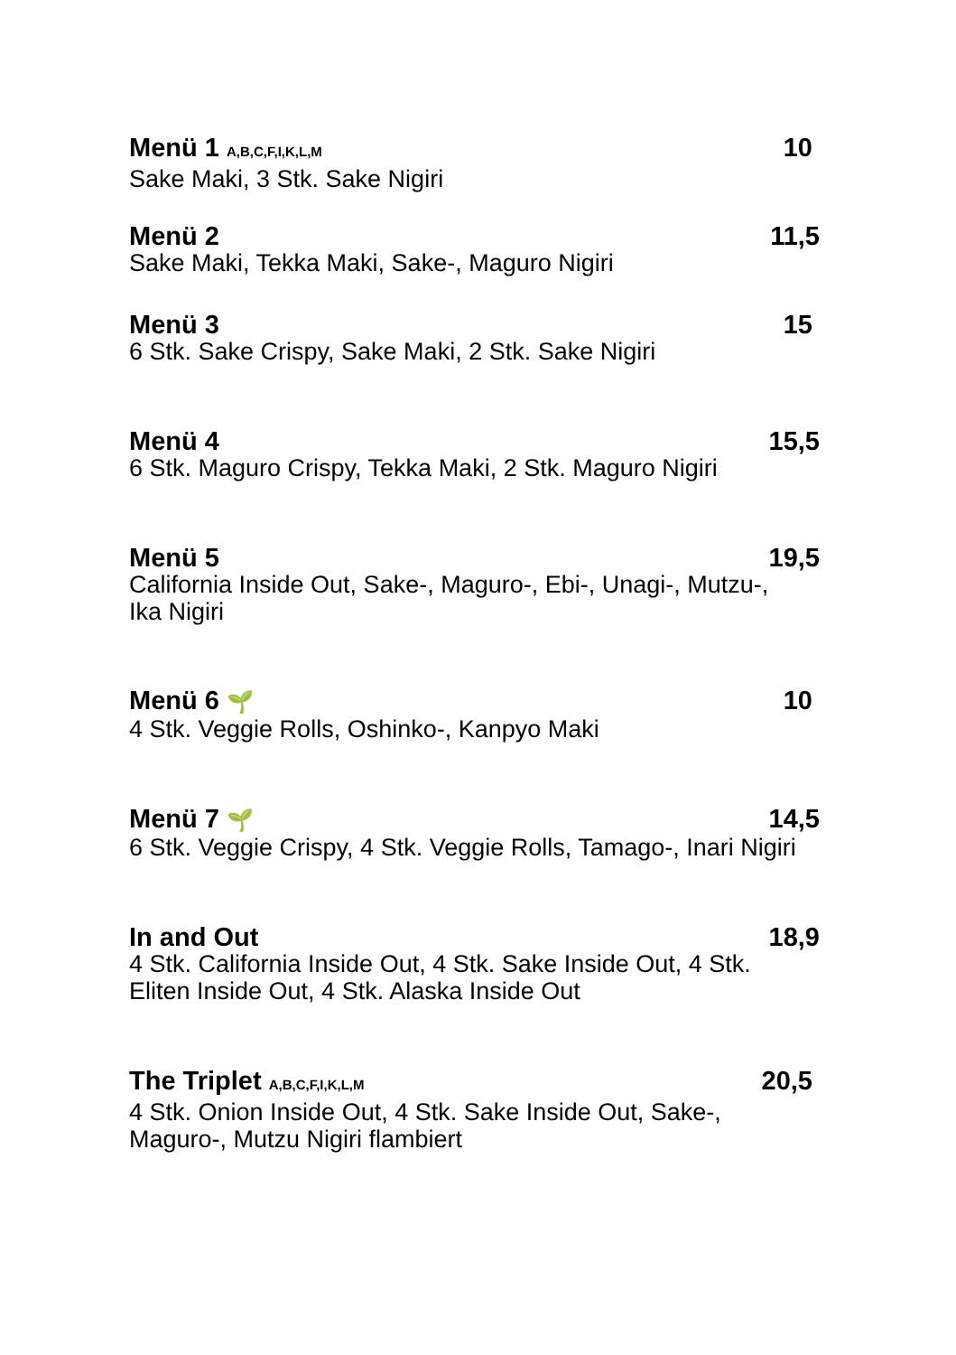Menü 1 A,B,C,F,I,K,L,M 10
Sake Maki, 3 Stk. Sake Nigiri
Menü 2 11,5
Sake Maki, Tekka Maki, Sake-, Maguro Nigiri
Menü 3 15
6 Stk. Sake Crispy, Sake Maki, 2 Stk. Sake Nigiri
Menü 4 15,5
6 Stk. Maguro Crispy, Tekka Maki, 2 Stk. Maguro Nigiri
Menü 5 19,5
California Inside Out, Sake-, Maguro-, Ebi-, Unagi-, Mutzu-,
Ika Nigiri
Menü 6 🌱 10
4 Stk. Veggie Rolls, Oshinko-, Kanpyo Maki
Menü 7 🌱 14,5
6 Stk. Veggie Crispy, 4 Stk. Veggie Rolls, Tamago-, Inari Nigiri
In and Out 18,9
4 Stk. California Inside Out, 4 Stk. Sake Inside Out, 4 Stk.
Eliten Inside Out, 4 Stk. Alaska Inside Out
The Triplet A,B,C,F,I,K,L,M 20,5
4 Stk. Onion Inside Out, 4 Stk. Sake Inside Out, Sake-,
Maguro-, Mutzu Nigiri flambiert